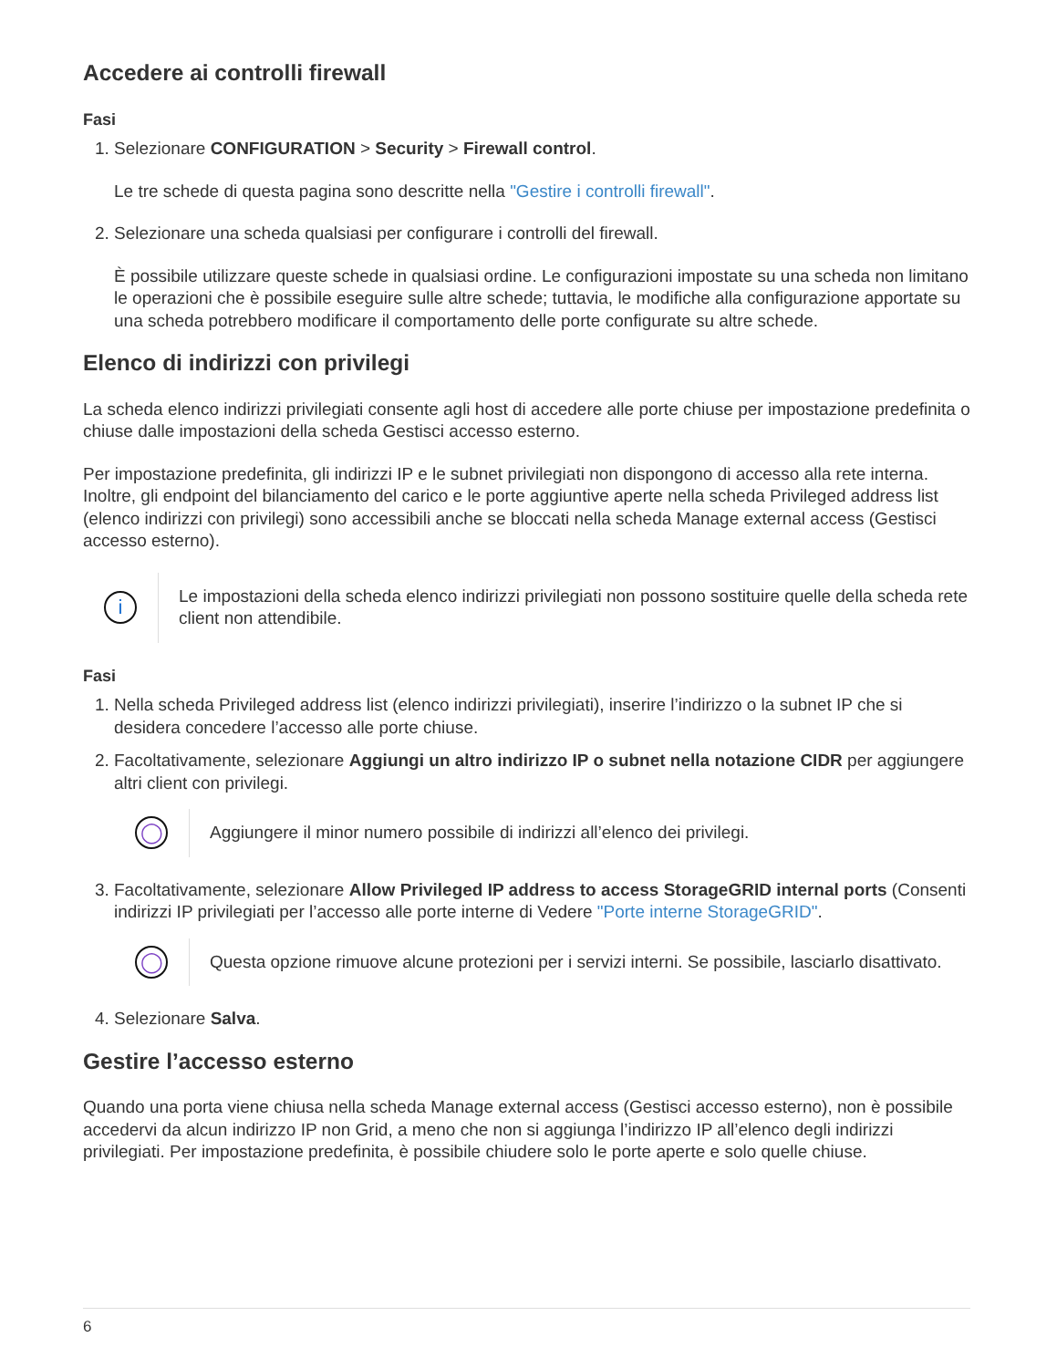Accedere ai controlli firewall
Fasi
1. Selezionare CONFIGURATION > Security > Firewall control.
Le tre schede di questa pagina sono descritte nella "Gestire i controlli firewall".
2. Selezionare una scheda qualsiasi per configurare i controlli del firewall.
È possibile utilizzare queste schede in qualsiasi ordine. Le configurazioni impostate su una scheda non limitano le operazioni che è possibile eseguire sulle altre schede; tuttavia, le modifiche alla configurazione apportate su una scheda potrebbero modificare il comportamento delle porte configurate su altre schede.
Elenco di indirizzi con privilegi
La scheda elenco indirizzi privilegiati consente agli host di accedere alle porte chiuse per impostazione predefinita o chiuse dalle impostazioni della scheda Gestisci accesso esterno.
Per impostazione predefinita, gli indirizzi IP e le subnet privilegiati non dispongono di accesso alla rete interna. Inoltre, gli endpoint del bilanciamento del carico e le porte aggiuntive aperte nella scheda Privileged address list (elenco indirizzi con privilegi) sono accessibili anche se bloccati nella scheda Manage external access (Gestisci accesso esterno).
i
Le impostazioni della scheda elenco indirizzi privilegiati non possono sostituire quelle della scheda rete client non attendibile.
Fasi
1. Nella scheda Privileged address list (elenco indirizzi privilegiati), inserire l’indirizzo o la subnet IP che si desidera concedere l’accesso alle porte chiuse.
2. Facoltativamente, selezionare Aggiungi un altro indirizzo IP o subnet nella notazione CIDR per aggiungere altri client con privilegi.
◯
Aggiungere il minor numero possibile di indirizzi all’elenco dei privilegi.
3. Facoltativamente, selezionare Allow Privileged IP address to access StorageGRID internal ports (Consenti indirizzi IP privilegiati per l’accesso alle porte interne di Vedere "Porte interne StorageGRID".
◯
Questa opzione rimuove alcune protezioni per i servizi interni. Se possibile, lasciarlo disattivato.
4. Selezionare Salva.
Gestire l’accesso esterno
Quando una porta viene chiusa nella scheda Manage external access (Gestisci accesso esterno), non è possibile accedervi da alcun indirizzo IP non Grid, a meno che non si aggiunga l’indirizzo IP all’elenco degli indirizzi privilegiati. Per impostazione predefinita, è possibile chiudere solo le porte aperte e solo quelle chiuse.
6